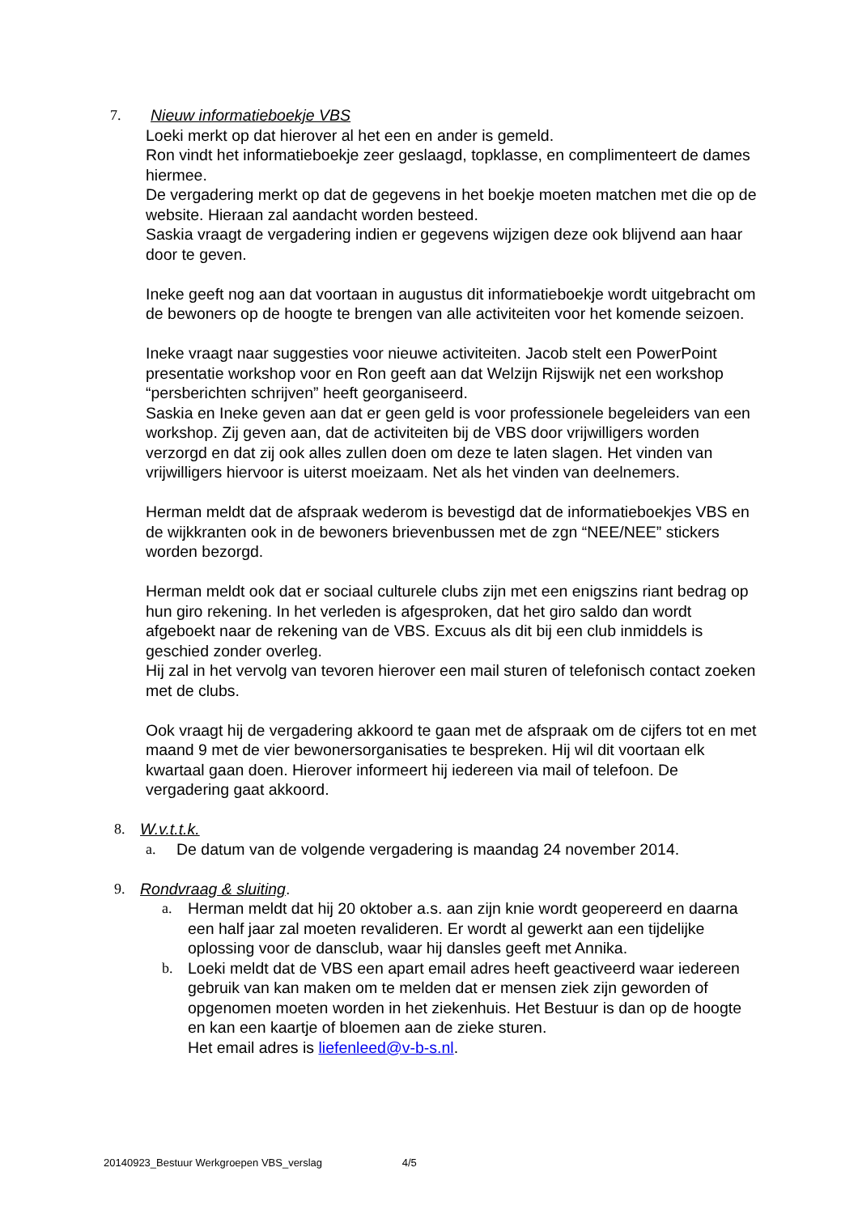7. Nieuw informatieboekje VBS
Loeki merkt op dat hierover al het een en ander is gemeld.
Ron vindt het informatieboekje zeer geslaagd, topklasse, en complimenteert de dames hiermee.
De vergadering merkt op dat de gegevens in het boekje moeten matchen met die op de website. Hieraan zal aandacht worden besteed.
Saskia vraagt de vergadering indien er gegevens wijzigen deze ook blijvend aan haar door te geven.
Ineke geeft nog aan dat voortaan in augustus dit informatieboekje wordt uitgebracht om de bewoners op de hoogte te brengen van alle activiteiten voor het komende seizoen.
Ineke vraagt naar suggesties voor nieuwe activiteiten. Jacob stelt een PowerPoint presentatie workshop voor en Ron geeft aan dat Welzijn Rijswijk net een workshop “persberichten schrijven” heeft georganiseerd.
Saskia en Ineke geven aan dat er geen geld is voor professionele begeleiders van een workshop. Zij geven aan, dat de activiteiten bij de VBS door vrijwilligers worden verzorgd en dat zij ook alles zullen doen om deze te laten slagen. Het vinden van vrijwilligers hiervoor is uiterst moeizaam. Net als het vinden van deelnemers.
Herman meldt dat de afspraak wederom is bevestigd dat de informatieboekjes VBS en de wijkkranten ook in de bewoners brievenbussen met de zgn “NEE/NEE” stickers worden bezorgd.
Herman meldt ook dat er sociaal culturele clubs zijn met een enigszins riant bedrag op hun giro rekening. In het verleden is afgesproken, dat het giro saldo dan wordt afgeboekt naar de rekening van de VBS. Excuus als dit bij een club inmiddels is geschied zonder overleg.
Hij zal in het vervolg van tevoren hierover een mail sturen of telefonisch contact zoeken met de clubs.
Ook vraagt hij de vergadering akkoord te gaan met de afspraak om de cijfers tot en met maand 9 met de vier bewonersorganisaties te bespreken. Hij wil dit voortaan elk kwartaal gaan doen. Hierover informeert hij iedereen via mail of telefoon. De vergadering gaat akkoord.
8. W.v.t.t.k.
a. De datum van de volgende vergadering is maandag 24 november 2014.
9. Rondvraag & sluiting.
a. Herman meldt dat hij 20 oktober a.s. aan zijn knie wordt geopereerd en daarna een half jaar zal moeten revalideren. Er wordt al gewerkt aan een tijdelijke oplossing voor de dansclub, waar hij dansles geeft met Annika.
b. Loeki meldt dat de VBS een apart email adres heeft geactiveerd waar iedereen gebruik van kan maken om te melden dat er mensen ziek zijn geworden of opgenomen moeten worden in het ziekenhuis. Het Bestuur is dan op de hoogte en kan een kaartje of bloemen aan de zieke sturen.
Het email adres is liefenleed@v-b-s.nl.
20140923_Bestuur Werkgroepen VBS_verslag 4/5